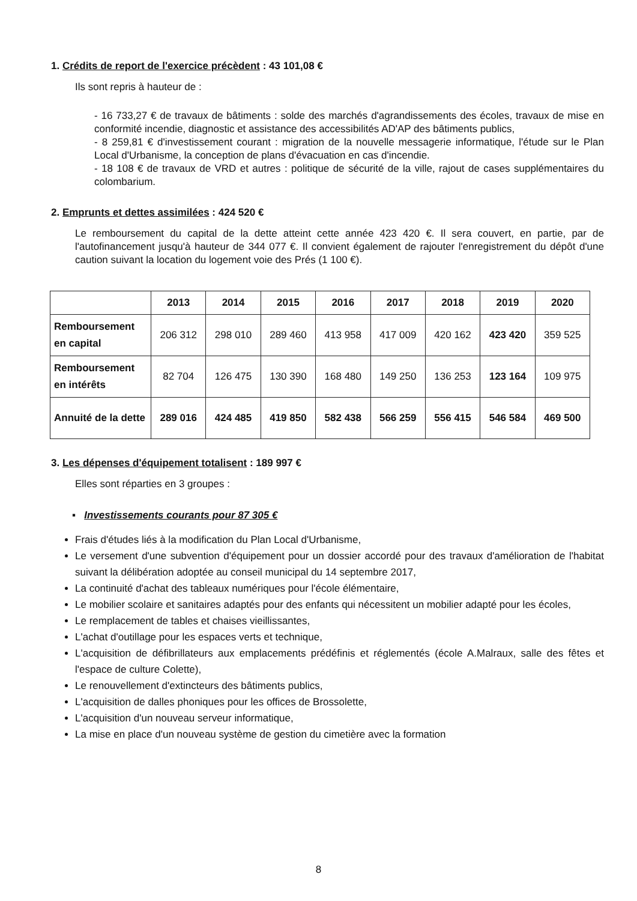1. Crédits de report de l'exercice précèdent : 43 101,08 €
Ils sont repris à hauteur de :
- 16 733,27 € de travaux de bâtiments : solde des marchés d'agrandissements des écoles, travaux de mise en conformité incendie, diagnostic et assistance des accessibilités AD'AP des bâtiments publics,
- 8 259,81 € d'investissement courant : migration de la nouvelle messagerie informatique, l'étude sur le Plan Local d'Urbanisme, la conception de plans d'évacuation en cas d'incendie.
- 18 108 € de travaux de VRD et autres : politique de sécurité de la ville, rajout de cases supplémentaires du colombarium.
2. Emprunts et dettes assimilées : 424 520 €
Le remboursement du capital de la dette atteint cette année 423 420 €. Il sera couvert, en partie, par de l'autofinancement jusqu'à hauteur de 344 077 €. Il convient également de rajouter l'enregistrement du dépôt d'une caution suivant la location du logement voie des Prés (1 100 €).
| | 2013 | 2014 | 2015 | 2016 | 2017 | 2018 | 2019 | 2020 |
| --- | --- | --- | --- | --- | --- | --- | --- | --- |
| Remboursement en capital | 206 312 | 298 010 | 289 460 | 413 958 | 417 009 | 420 162 | 423 420 | 359 525 |
| Remboursement en intérêts | 82 704 | 126 475 | 130 390 | 168 480 | 149 250 | 136 253 | 123 164 | 109 975 |
| Annuité de la dette | 289 016 | 424 485 | 419 850 | 582 438 | 566 259 | 556 415 | 546 584 | 469 500 |
3. Les dépenses d'équipement totalisent : 189 997 €
Elles sont réparties en 3 groupes :
▪ Investissements courants pour 87 305 €
Frais d'études liés à la modification du Plan Local d'Urbanisme,
Le versement d'une subvention d'équipement pour un dossier accordé pour des travaux d'amélioration de l'habitat suivant la délibération adoptée au conseil municipal du 14 septembre 2017,
La continuité d'achat des tableaux numériques pour l'école élémentaire,
Le mobilier scolaire et sanitaires adaptés pour des enfants qui nécessitent un mobilier adapté pour les écoles,
Le remplacement de tables et chaises vieillissantes,
L'achat d'outillage pour les espaces verts et technique,
L'acquisition de défibrillateurs aux emplacements prédéfinis et réglementés (école A.Malraux, salle des fêtes et l'espace de culture Colette),
Le renouvellement d'extincteurs des bâtiments publics,
L'acquisition de dalles phoniques pour les offices de Brossolette,
L'acquisition d'un nouveau serveur informatique,
La mise en place d'un nouveau système de gestion du cimetière avec la formation
8